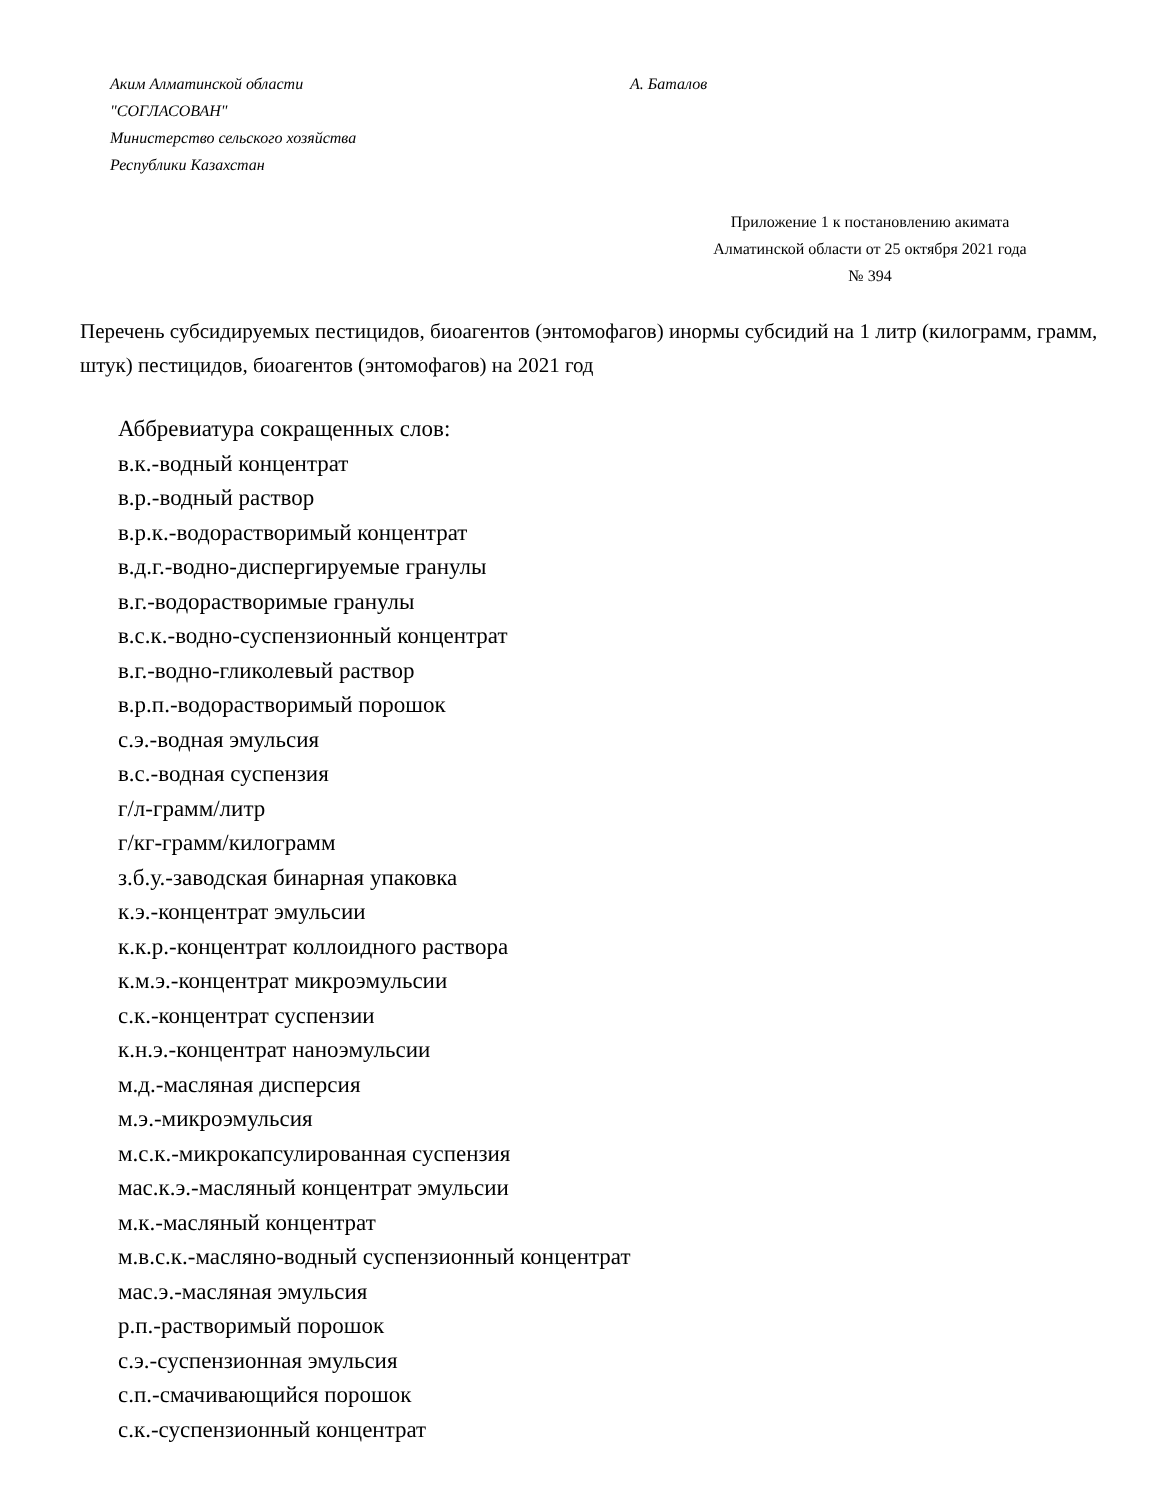Аким Алматинской области А. Баталов
"СОГЛАСОВАН"
Министерство сельского хозяйства
Республики Казахстан
Приложение 1 к постановлению акимата
Алматинской области от 25 октября 2021 года
№ 394
Перечень субсидируемых пестицидов, биоагентов (энтомофагов) инормы субсидий на 1 литр (килограмм, грамм, штук) пестицидов, биоагентов (энтомофагов) на 2021 год
Аббревиатура сокращенных слов:
в.к.-водный концентрат
в.р.-водный раствор
в.р.к.-водорастворимый концентрат
в.д.г.-водно-диспергируемые гранулы
в.г.-водорастворимые гранулы
в.с.к.-водно-суспензионный концентрат
в.г.-водно-гликолевый раствор
в.р.п.-водорастворимый порошок
с.э.-водная эмульсия
в.с.-водная суспензия
г/л-грамм/литр
г/кг-грамм/килограмм
з.б.у.-заводская бинарная упаковка
к.э.-концентрат эмульсии
к.к.р.-концентрат коллоидного раствора
к.м.э.-концентрат микроэмульсии
с.к.-концентрат суспензии
к.н.э.-концентрат наноэмульсии
м.д.-масляная дисперсия
м.э.-микроэмульсия
м.с.к.-микрокапсулированная суспензия
мас.к.э.-масляный концентрат эмульсии
м.к.-масляный концентрат
м.в.с.к.-масляно-водный суспензионный концентрат
мас.э.-масляная эмульсия
р.п.-растворимый порошок
с.э.-суспензионная эмульсия
с.п.-смачивающийся порошок
с.к.-суспензионный концентрат